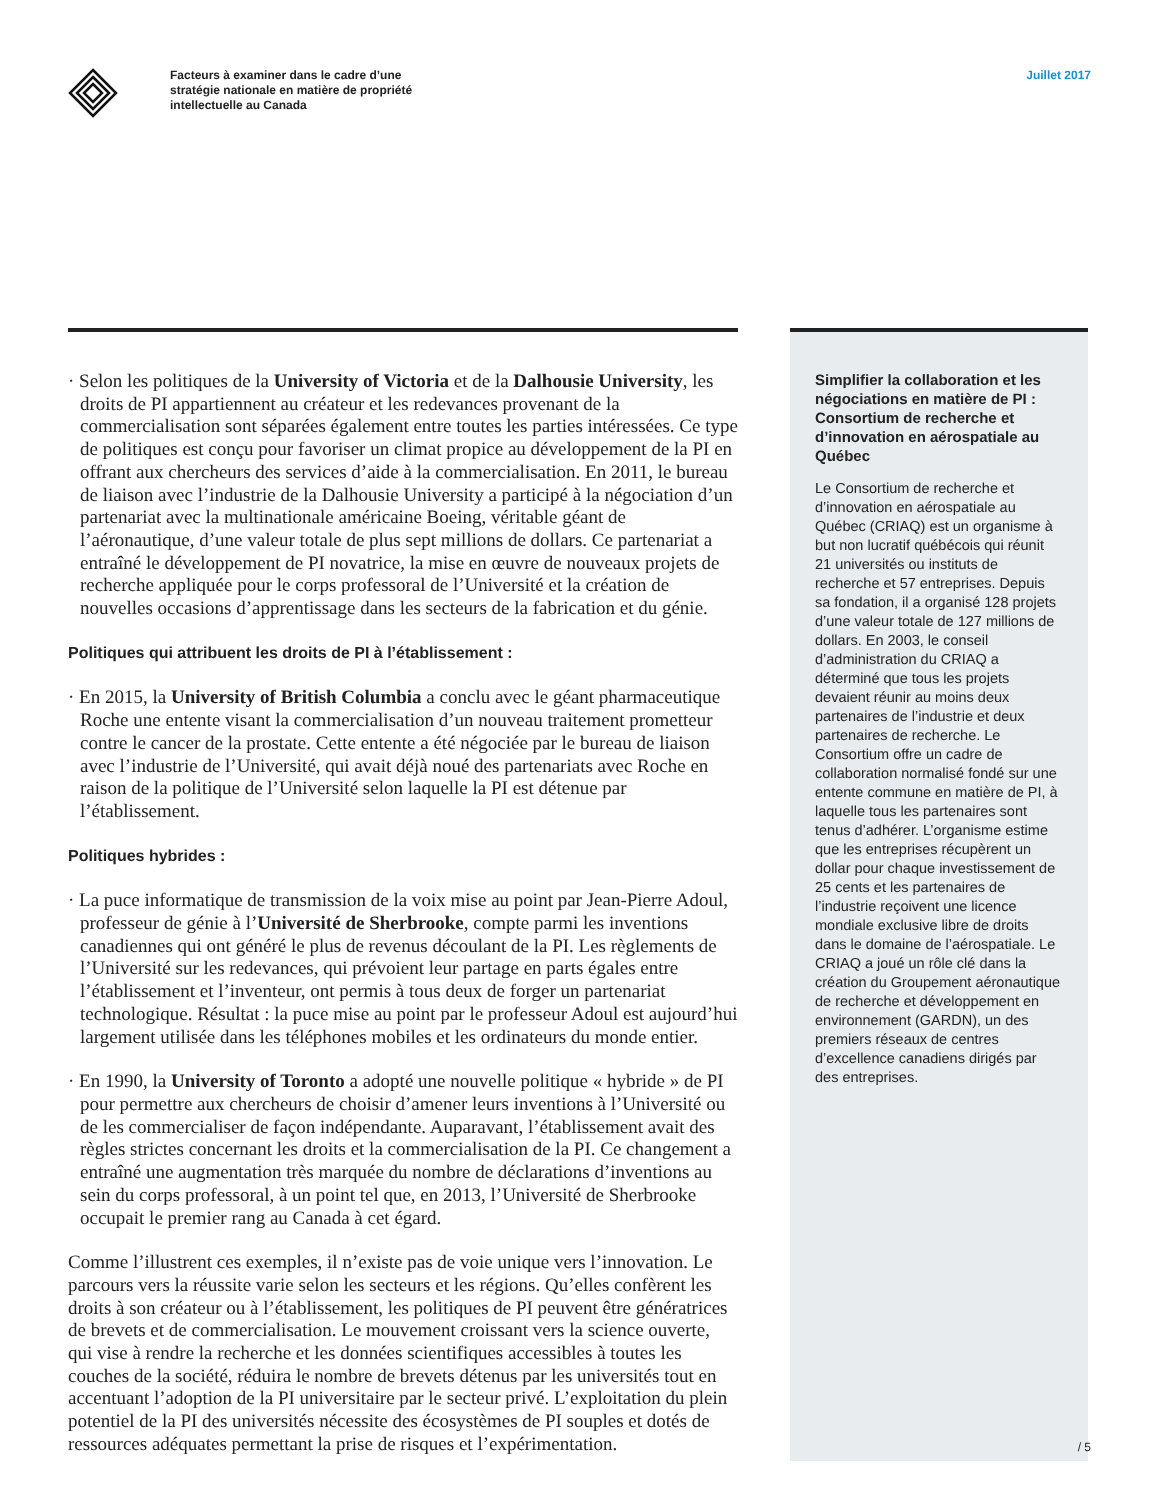Facteurs à examiner dans le cadre d’une stratégie nationale en matière de propriété intellectuelle au Canada
Juillet 2017
· Selon les politiques de la University of Victoria et de la Dalhousie University, les droits de PI appartiennent au créateur et les redevances provenant de la commercialisation sont séparées également entre toutes les parties intéressées. Ce type de politiques est conçu pour favoriser un climat propice au développement de la PI en offrant aux chercheurs des services d’aide à la commercialisation. En 2011, le bureau de liaison avec l’industrie de la Dalhousie University a participé à la négociation d’un partenariat avec la multinationale américaine Boeing, véritable géant de l’aéronautique, d’une valeur totale de plus sept millions de dollars. Ce partenariat a entraîné le développement de PI novatrice, la mise en œuvre de nouveaux projets de recherche appliquée pour le corps professoral de l’Université et la création de nouvelles occasions d’apprentissage dans les secteurs de la fabrication et du génie.
Politiques qui attribuent les droits de PI à l’établissement :
· En 2015, la University of British Columbia a conclu avec le géant pharmaceutique Roche une entente visant la commercialisation d’un nouveau traitement prometteur contre le cancer de la prostate. Cette entente a été négociée par le bureau de liaison avec l’industrie de l’Université, qui avait déjà noué des partenariats avec Roche en raison de la politique de l’Université selon laquelle la PI est détenue par l’établissement.
Politiques hybrides :
· La puce informatique de transmission de la voix mise au point par Jean-Pierre Adoul, professeur de génie à l’Université de Sherbrooke, compte parmi les inventions canadiennes qui ont généré le plus de revenus découlant de la PI. Les règlements de l’Université sur les redevances, qui prévoient leur partage en parts égales entre l’établissement et l’inventeur, ont permis à tous deux de forger un partenariat technologique. Résultat : la puce mise au point par le professeur Adoul est aujourd’hui largement utilisée dans les téléphones mobiles et les ordinateurs du monde entier.
· En 1990, la University of Toronto a adopté une nouvelle politique « hybride » de PI pour permettre aux chercheurs de choisir d’amener leurs inventions à l’Université ou de les commercialiser de façon indépendante. Auparavant, l’établissement avait des règles strictes concernant les droits et la commercialisation de la PI. Ce changement a entraîné une augmentation très marquée du nombre de déclarations d’inventions au sein du corps professoral, à un point tel que, en 2013, l’Université de Sherbrooke occupait le premier rang au Canada à cet égard.
Comme l’illustrent ces exemples, il n’existe pas de voie unique vers l’innovation. Le parcours vers la réussite varie selon les secteurs et les régions. Qu’elles confèrent les droits à son créateur ou à l’établissement, les politiques de PI peuvent être génératrices de brevets et de commercialisation. Le mouvement croissant vers la science ouverte, qui vise à rendre la recherche et les données scientifiques accessibles à toutes les couches de la société, réduira le nombre de brevets détenus par les universités tout en accentuant l’adoption de la PI universitaire par le secteur privé. L’exploitation du plein potentiel de la PI des universités nécessite des écosystèmes de PI souples et dotés de ressources adéquates permettant la prise de risques et l’expérimentation.
Simplifier la collaboration et les négociations en matière de PI : Consortium de recherche et d’innovation en aérospatiale au Québec
Le Consortium de recherche et d’innovation en aérospatiale au Québec (CRIAQ) est un organisme à but non lucratif québécois qui réunit 21 universités ou instituts de recherche et 57 entreprises. Depuis sa fondation, il a organisé 128 projets d’une valeur totale de 127 millions de dollars. En 2003, le conseil d’administration du CRIAQ a déterminé que tous les projets devaient réunir au moins deux partenaires de l’industrie et deux partenaires de recherche. Le Consortium offre un cadre de collaboration normalisé fondé sur une entente commune en matière de PI, à laquelle tous les partenaires sont tenus d’adhérer. L’organisme estime que les entreprises récupèrent un dollar pour chaque investissement de 25 cents et les partenaires de l’industrie reçoivent une licence mondiale exclusive libre de droits dans le domaine de l’aérospatiale. Le CRIAQ a joué un rôle clé dans la création du Groupement aéronautique de recherche et développement en environnement (GARDN), un des premiers réseaux de centres d’excellence canadiens dirigés par des entreprises.
/ 5